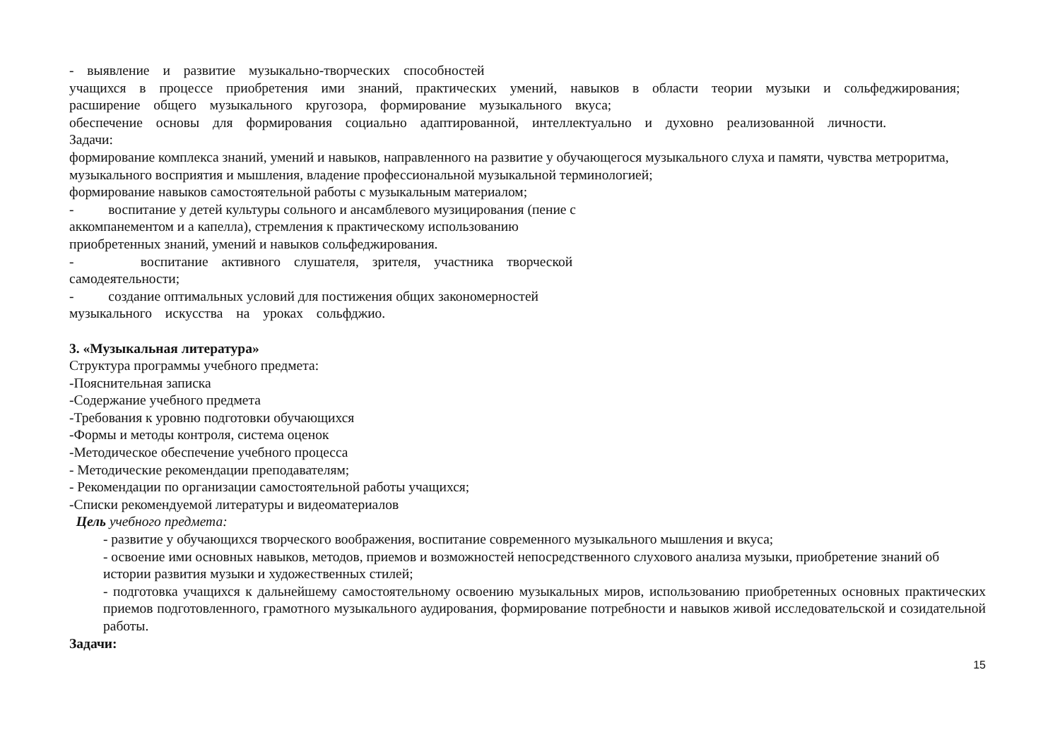- выявление и развитие музыкально-творческих способностей
учащихся в процессе приобретения ими знаний, практических умений, навыков в области теории музыки и сольфеджирования;
расширение общего музыкального кругозора, формирование музыкального вкуса;
обеспечение основы для формирования социально адаптированной, интеллектуально и духовно реализованной личности.
Задачи:
формирование комплекса знаний, умений и навыков, направленного на развитие у обучающегося музыкального слуха и памяти, чувства метроритма, музыкального восприятия и мышления, владение профессиональной музыкальной терминологией;
формирование навыков самостоятельной работы с музыкальным материалом;
- воспитание у детей культуры сольного и ансамблевого музицирования (пение с
аккомпанементом и а капелла), стремления к практическому использованию
приобретенных знаний, умений и навыков сольфеджирования.
- воспитание активного слушателя, зрителя, участника творческой
самодеятельности;
- создание оптимальных условий для постижения общих закономерностей
музыкального искусства на уроках сольфджио.
3. «Музыкальная литература»
Структура программы учебного предмета:
-Пояснительная записка
-Содержание учебного предмета
-Требования к уровню подготовки обучающихся
-Формы и методы контроля, система оценок
-Методическое обеспечение учебного процесса
- Методические рекомендации преподавателям;
- Рекомендации по организации самостоятельной работы учащихся;
-Списки рекомендуемой литературы и видеоматериалов
Цель учебного предмета:
- развитие у обучающихся творческого воображения, воспитание современного музыкального мышления и вкуса;
- освоение ими основных навыков, методов, приемов и возможностей непосредственного слухового анализа музыки, приобретение знаний об истории развития музыки и художественных стилей;
- подготовка учащихся к дальнейшему самостоятельному освоению музыкальных миров, использованию приобретенных основных практических приемов подготовленного, грамотного музыкального аудирования, формирование потребности и навыков живой исследовательской и созидательной работы.
Задачи:
15